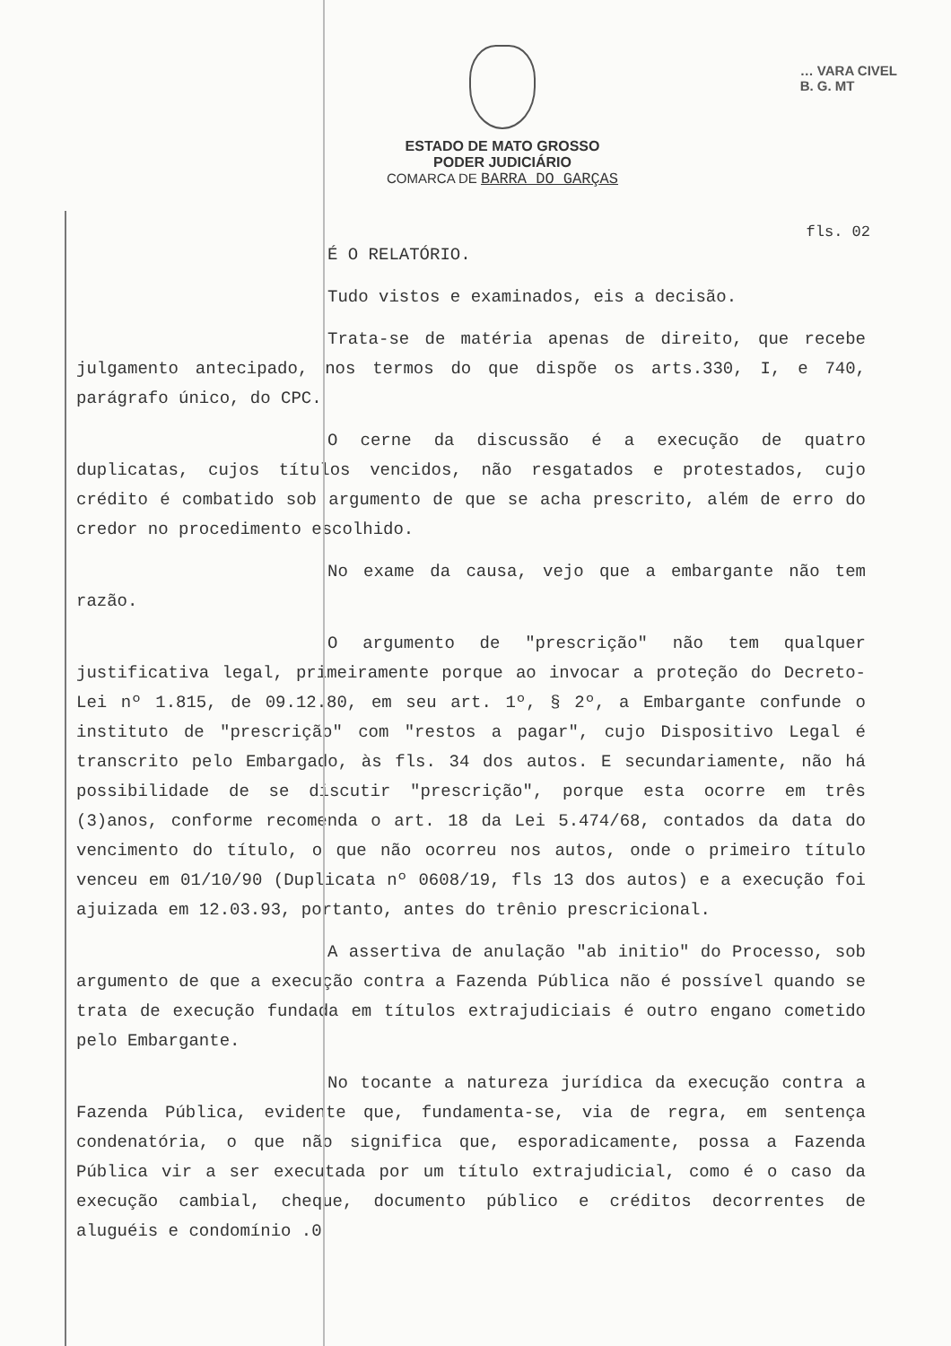… VARA CIVEL
B. G. MT
ESTADO DE MATO GROSSO
PODER JUDICIÁRIO
COMARCA DE BARRA DO GARÇAS
fls. 02
É O RELATÓRIO.
Tudo vistos e examinados, eis a decisão.
Trata-se de matéria apenas de direito, que recebe julgamento antecipado, nos termos do que dispõe os arts.330, I, e 740, parágrafo único, do CPC.
O cerne da discussão é a execução de quatro duplicatas, cujos títulos vencidos, não resgatados e protestados, cujo crédito é combatido sob argumento de que se acha prescrito, além de erro do credor no procedimento escolhido.
No exame da causa, vejo que a embargante não tem razão.
O argumento de "prescrição" não tem qualquer justificativa legal, primeiramente porque ao invocar a proteção do Decreto-Lei nº 1.815, de 09.12.80, em seu art. 1º, § 2º, a Embargante confunde o instituto de "prescrição" com "restos a pagar", cujo Dispositivo Legal é transcrito pelo Embargado, às fls. 34 dos autos. E secundariamente, não há possibilidade de se discutir "prescrição", porque esta ocorre em três (3)anos, conforme recomenda o art. 18 da Lei 5.474/68, contados da data do vencimento do título, o que não ocorreu nos autos, onde o primeiro título venceu em 01/10/90 (Duplicata nº 0608/19, fls 13 dos autos) e a execução foi ajuizada em 12.03.93, portanto, antes do trênio prescricional.
A assertiva de anulação "ab initio" do Processo, sob argumento de que a execução contra a Fazenda Pública não é possível quando se trata de execução fundada em títulos extrajudiciais é outro engano cometido pelo Embargante.
No tocante a natureza jurídica da execução contra a Fazenda Pública, evidente que, fundamenta-se, via de regra, em sentença condenatória, o que não significa que, esporadicamente, possa a Fazenda Pública vir a ser executada por um título extrajudicial, como é o caso da execução cambial, cheque, documento público e créditos decorrentes de aluguéis e condomínio .0